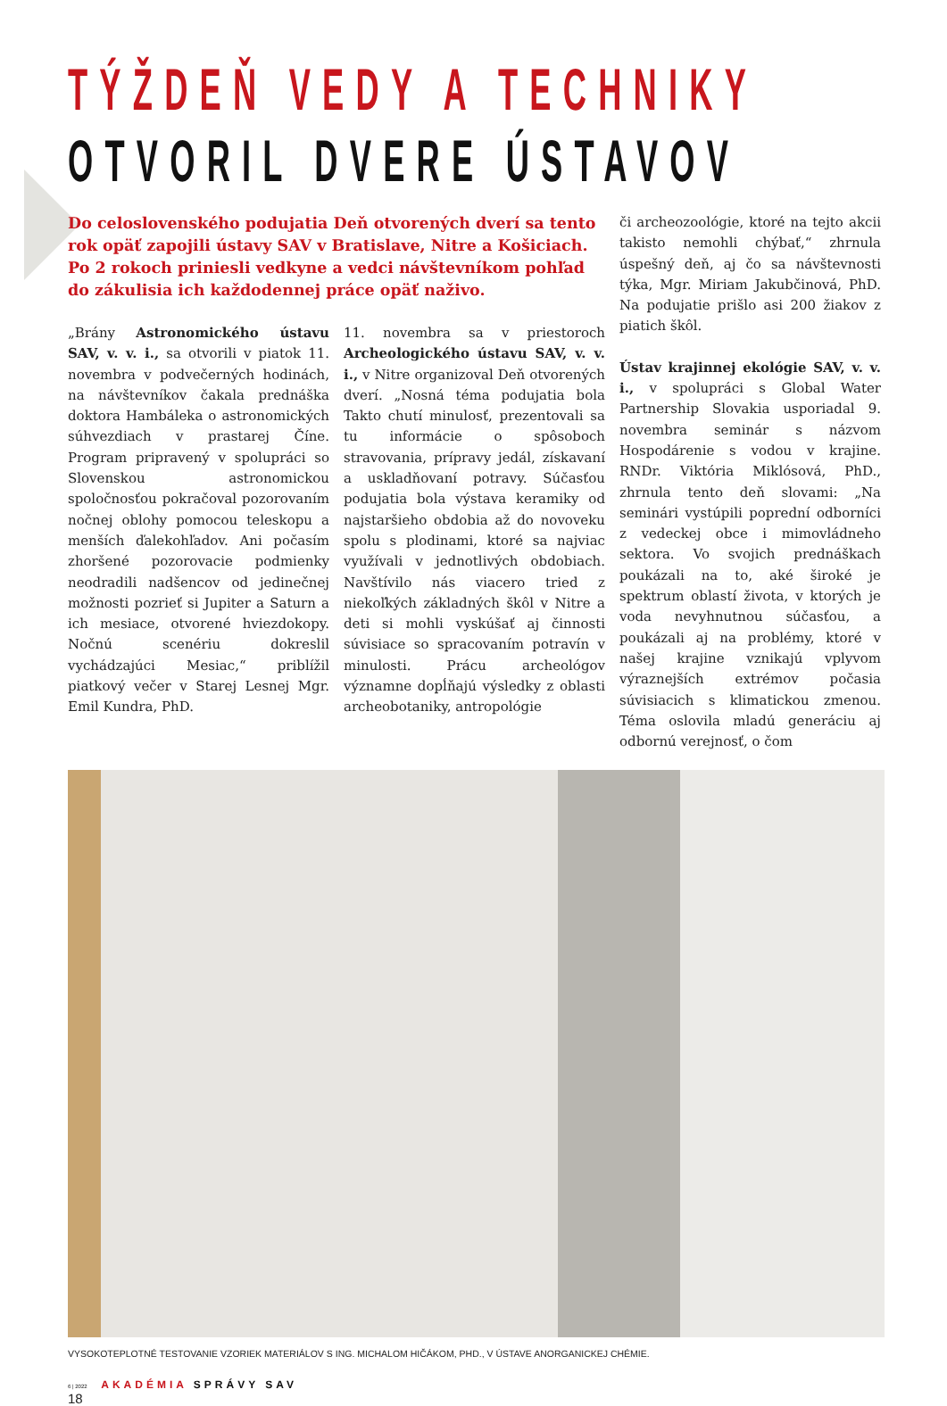TÝŽDEŇ VEDY A TECHNIKY
OTVORIL DVERE ÚSTAVOV
Do celoslovenského podujatia Deň otvorených dverí sa tento rok opäť zapojili ústavy SAV v Bratislave, Nitre a Košiciach. Po 2 rokoch priniesli vedkyne a vedci návštevníkom pohľad do zákulisia ich každodennej práce opäť naživo.
„Brány Astronomického ústavu SAV, v. v. i., sa otvorili v piatok 11. novembra v podvečerných hodinách, na návštevníkov čakala prednáška doktora Hambáleka o astronomických súhvezdiach v prastarej Číne. Program pripravený v spolupráci so Slovenskou astronomickou spoločnosťou pokračoval pozorovaním nočnej oblohy pomocou teleskopu a menších ďalekohľadov. Ani počasím zhoršené pozorovacie podmienky neodradili nadšencov od jedinečnej možnosti pozrieť si Jupiter a Saturn a ich mesiace, otvorené hviezdokopy. Nočnú scenériu dokreslil vychádzajúci Mesiac,“ priblížil piatkový večer v Starej Lesnej Mgr. Emil Kundra, PhD.
11. novembra sa v priestoroch Archeologického ústavu SAV, v. v. i., v Nitre organizoval Deň otvorených dverí. „Nosná téma podujatia bola Takto chutí minulosť, prezentovali sa tu informácie o spôsoboch stravovania, prípravy jedál, získavaní a uskladňovaní potravy. Súčasťou podujatia bola výstava keramiky od najstaršieho obdobia až do novoveku spolu s plodinami, ktoré sa najviac využívali v jednotlivých obdobiach. Navštívilo nás viacero tried z niekoľkých základných škôl v Nitre a deti si mohli vyskúšať aj činnosti súvisiace so spracovaním potravín v minulosti. Prácu archeológov významne dopĺňajú výsledky z oblasti archeobotaniky, antropológie
či archeozoológie, ktoré na tejto akcii takisto nemohli chýbať,“ zhrnula úspešný deň, aj čo sa návštevnosti týka, Mgr. Miriam Jakubčinová, PhD. Na podujatie prišlo asi 200 žiakov z piatich škôl.
Ústav krajinnej ekológie SAV, v. v. i., v spolupráci s Global Water Partnership Slovakia usporiadal 9. novembra seminár s názvom Hospodárenie s vodou v krajine. RNDr. Viktória Miklósová, PhD., zhrnula tento deň slovami: „Na seminári vystúpili poprední odborníci z vedeckej obce i mimovládneho sektora. Vo svojich prednáškach poukázali na to, aké široké je spektrum oblastí života, v ktorých je voda nevyhnutnou súčasťou, a poukázali aj na problémy, ktoré v našej krajine vznikajú vplyvom výraznejších extrémov počasia súvisiacich s klimatickou zmenou. Téma oslovila mladú generáciu aj odbornú verejnosť, o čom
VYSOKOTEPLOTNÉ TESTOVANIE VZORIEK MATERIÁLOV S ING. MICHALOM HIČÁKOM, PHD., V ÚSTAVE ANORGANICKEJ CHÉMIE.
6 | 2022 AKADÉMIA SPRÁVY SAV
18